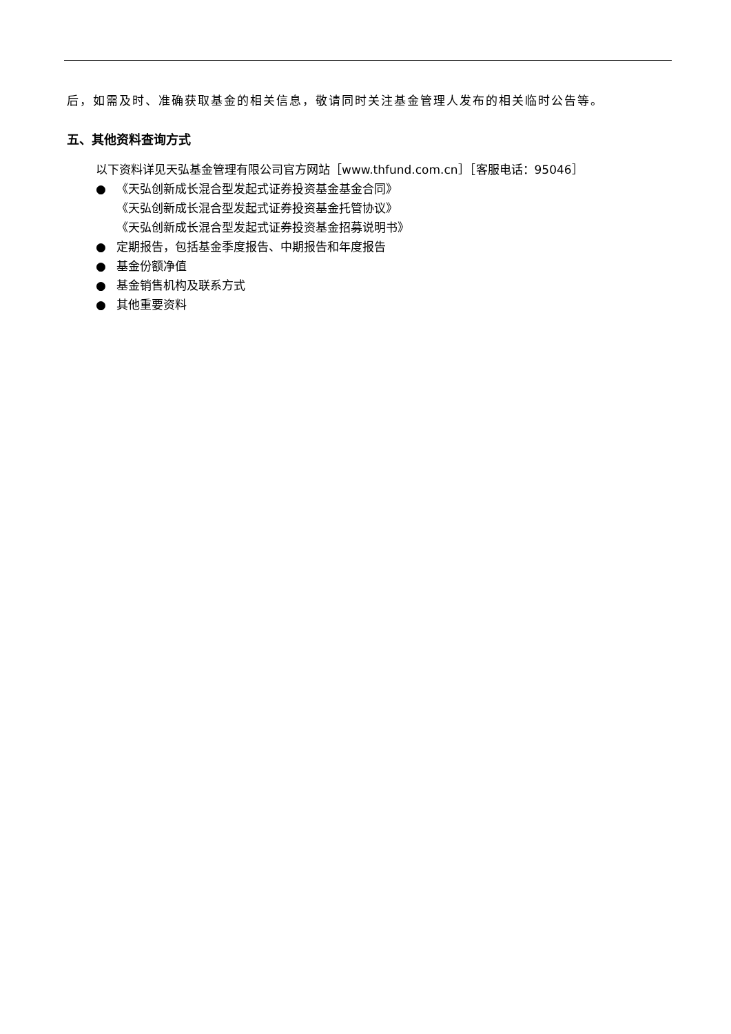后，如需及时、准确获取基金的相关信息，敬请同时关注基金管理人发布的相关临时公告等。
五、其他资料查询方式
以下资料详见天弘基金管理有限公司官方网站［www.thfund.com.cn］［客服电话：95046］
● 《天弘创新成长混合型发起式证券投资基金基金合同》
《天弘创新成长混合型发起式证券投资基金托管协议》
《天弘创新成长混合型发起式证券投资基金招募说明书》
● 定期报告，包括基金季度报告、中期报告和年度报告
● 基金份额净值
● 基金销售机构及联系方式
● 其他重要资料